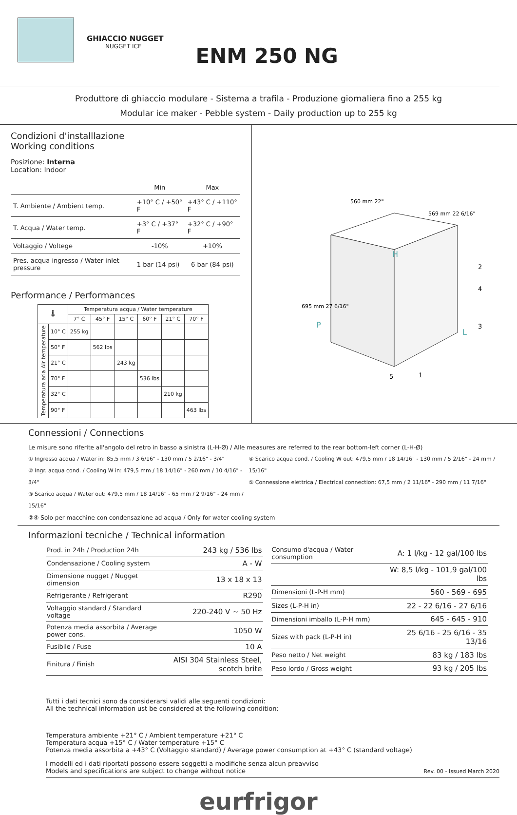GHIACCIO NUGGET
NUGGET ICE
ENM 250 NG
Produttore di ghiaccio modulare - Sistema a trafila - Produzione giornaliera fino a 255 kg
Modular ice maker - Pebble system - Daily production up to 255 kg
Condizioni d'installlazione
Working conditions
Posizione: Interna
Location: Indoor
| | Min | Max |
| T. Ambiente / Ambient temp. | +10° C / +50° F | +43° C / +110° F |
| T. Acqua / Water temp. | +3° C / +37° F | +32° C / +90° F |
| Voltaggio / Voltege | -10% | +10% |
| Pres. acqua ingresso / Water inlet pressure | 1 bar (14 psi) | 6 bar (84 psi) |
Performance / Performances
| 🌡 | | Temperatura acqua / Water temperature | | | | | |
| --- | --- | --- | --- | --- | --- | --- | --- |
| | | 7° C | 45° F | 15° C | 60° F | 21° C | 70° F |
| Temperatura aria Air temperature | 10° C | 255 kg | | | | | |
| | 50° F | | 562 lbs | | | | |
| | 21° C | | | 243 kg | | | |
| | 70° F | | | | 536 lbs | | |
| | 32° C | | | | | 210 kg | |
| | 90° F | | | | | | 463 lbs |
560 mm 22"
569 mm 22 6/16"
695 mm 27 6/16"
H
P
L
2
4
3
5
1
Connessioni / Connections
Le misure sono riferite all'angolo del retro in basso a sinistra (L-H-Ø) / Alle measures are referred to the rear bottom-left corner (L-H-Ø)
① Ingresso acqua / Water in: 85,5 mm / 3 6/16" - 130 mm / 5 2/16" - 3/4"
② Ingr. acqua cond. / Cooling W in: 479,5 mm / 18 14/16" - 260 mm / 10 4/16" - 3/4"
③ Scarico acqua / Water out: 479,5 mm / 18 14/16" - 65 mm / 2 9/16" - 24 mm / 15/16"
④ Scarico acqua cond. / Cooling W out: 479,5 mm / 18 14/16" - 130 mm / 5 2/16" - 24 mm / 15/16"
⑤ Connessione elettrica / Electrical connection: 67,5 mm / 2 11/16" - 290 mm / 11 7/16"
②④ Solo per macchine con condensazione ad acqua / Only for water cooling system
Informazioni tecniche / Technical information
| Prod. in 24h / Production 24h | 243 kg / 536 lbs |
| Condensazione / Cooling system | A - W |
| Dimensione nugget / Nugget dimension | 13 x 18 x 13 |
| Refrigerante / Refrigerant | R290 |
| Voltaggio standard / Standard voltage | 220-240 V ~ 50 Hz |
| Potenza media assorbita / Average power cons. | 1050 W |
| Fusibile / Fuse | 10 A |
| Finitura / Finish | AISI 304 Stainless Steel, scotch brite |
| Consumo d'acqua / Water consumption | A: 1 l/kg - 12 gal/100 lbs |
| | W: 8,5 l/kg - 101,9 gal/100 lbs |
| Dimensioni (L-P-H mm) | 560 - 569 - 695 |
| Sizes (L-P-H in) | 22 - 22 6/16 - 27 6/16 |
| Dimensioni imballo (L-P-H mm) | 645 - 645 - 910 |
| Sizes with pack (L-P-H in) | 25 6/16 - 25 6/16 - 35 13/16 |
| Peso netto / Net weight | 83 kg / 183 lbs |
| Peso lordo / Gross weight | 93 kg / 205 lbs |
Tutti i dati tecnici sono da considerarsi validi alle seguenti condizioni:
All the technical information ust be considered at the following condition:
Temperatura ambiente +21° C / Ambient temperature +21° C
Temperatura acqua +15° C / Water temperature +15° C
Potenza media assorbita a +43° C (Voltaggio standard) / Average power consumption at +43° C (standard voltage)
I modelli ed i dati riportati possono essere soggetti a modifiche senza alcun preavviso
Models and specifications are subject to change without notice Rev. 00 - Issued March 2020
eurfrigor